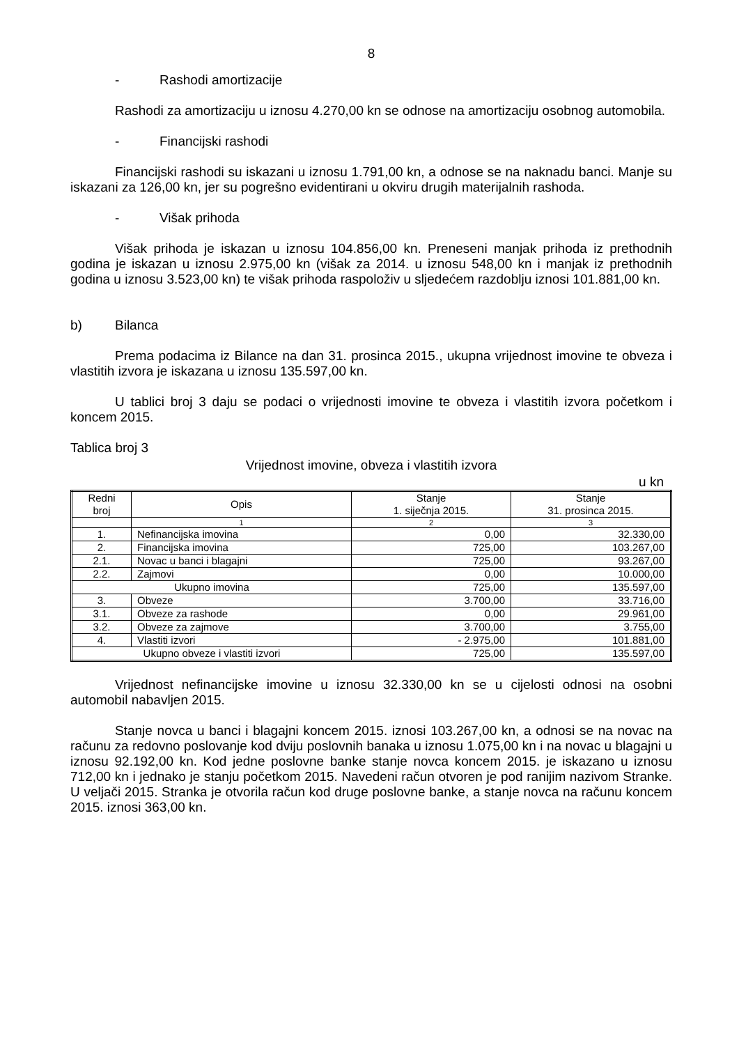8
- Rashodi amortizacije
Rashodi za amortizaciju u iznosu 4.270,00 kn se odnose na amortizaciju osobnog automobila.
- Financijski rashodi
Financijski rashodi su iskazani u iznosu 1.791,00 kn, a odnose se na naknadu banci. Manje su iskazani za 126,00 kn, jer su pogrešno evidentirani u okviru drugih materijalnih rashoda.
- Višak prihoda
Višak prihoda je iskazan u iznosu 104.856,00 kn. Preneseni manjak prihoda iz prethodnih godina je iskazan u iznosu 2.975,00 kn (višak za 2014. u iznosu 548,00 kn i manjak iz prethodnih godina u iznosu 3.523,00 kn) te višak prihoda raspoloživ u sljedećem razdoblju iznosi 101.881,00 kn.
b) Bilanca
Prema podacima iz Bilance na dan 31. prosinca 2015., ukupna vrijednost imovine te obveza i vlastitih izvora je iskazana u iznosu 135.597,00 kn.
U tablici broj 3 daju se podaci o vrijednosti imovine te obveza i vlastitih izvora početkom i koncem 2015.
Tablica broj 3
Vrijednost imovine, obveza i vlastitih izvora
u kn
| Redni broj | Opis | Stanje 1. siječnja 2015. | Stanje 31. prosinca 2015. |
| --- | --- | --- | --- |
| | 1 | 2 | 3 |
| 1. | Nefinancijska imovina | 0,00 | 32.330,00 |
| 2. | Financijska imovina | 725,00 | 103.267,00 |
| 2.1. | Novac u banci i blagajni | 725,00 | 93.267,00 |
| 2.2. | Zajmovi | 0,00 | 10.000,00 |
| Ukupno imovina | | 725,00 | 135.597,00 |
| 3. | Obveze | 3.700,00 | 33.716,00 |
| 3.1. | Obveze za rashode | 0,00 | 29.961,00 |
| 3.2. | Obveze za zajmove | 3.700,00 | 3.755,00 |
| 4. | Vlastiti izvori | - 2.975,00 | 101.881,00 |
| Ukupno obveze i vlastiti izvori | | 725,00 | 135.597,00 |
Vrijednost nefinancijske imovine u iznosu 32.330,00 kn se u cijelosti odnosi na osobni automobil nabavljen 2015.
Stanje novca u banci i blagajni koncem 2015. iznosi 103.267,00 kn, a odnosi se na novac na računu za redovno poslovanje kod dviju poslovnih banaka u iznosu 1.075,00 kn i na novac u blagajni u iznosu 92.192,00 kn. Kod jedne poslovne banke stanje novca koncem 2015. je iskazano u iznosu 712,00 kn i jednako je stanju početkom 2015. Navedeni račun otvoren je pod ranijim nazivom Stranke. U veljači 2015. Stranka je otvorila račun kod druge poslovne banke, a stanje novca na računu koncem 2015. iznosi 363,00 kn.